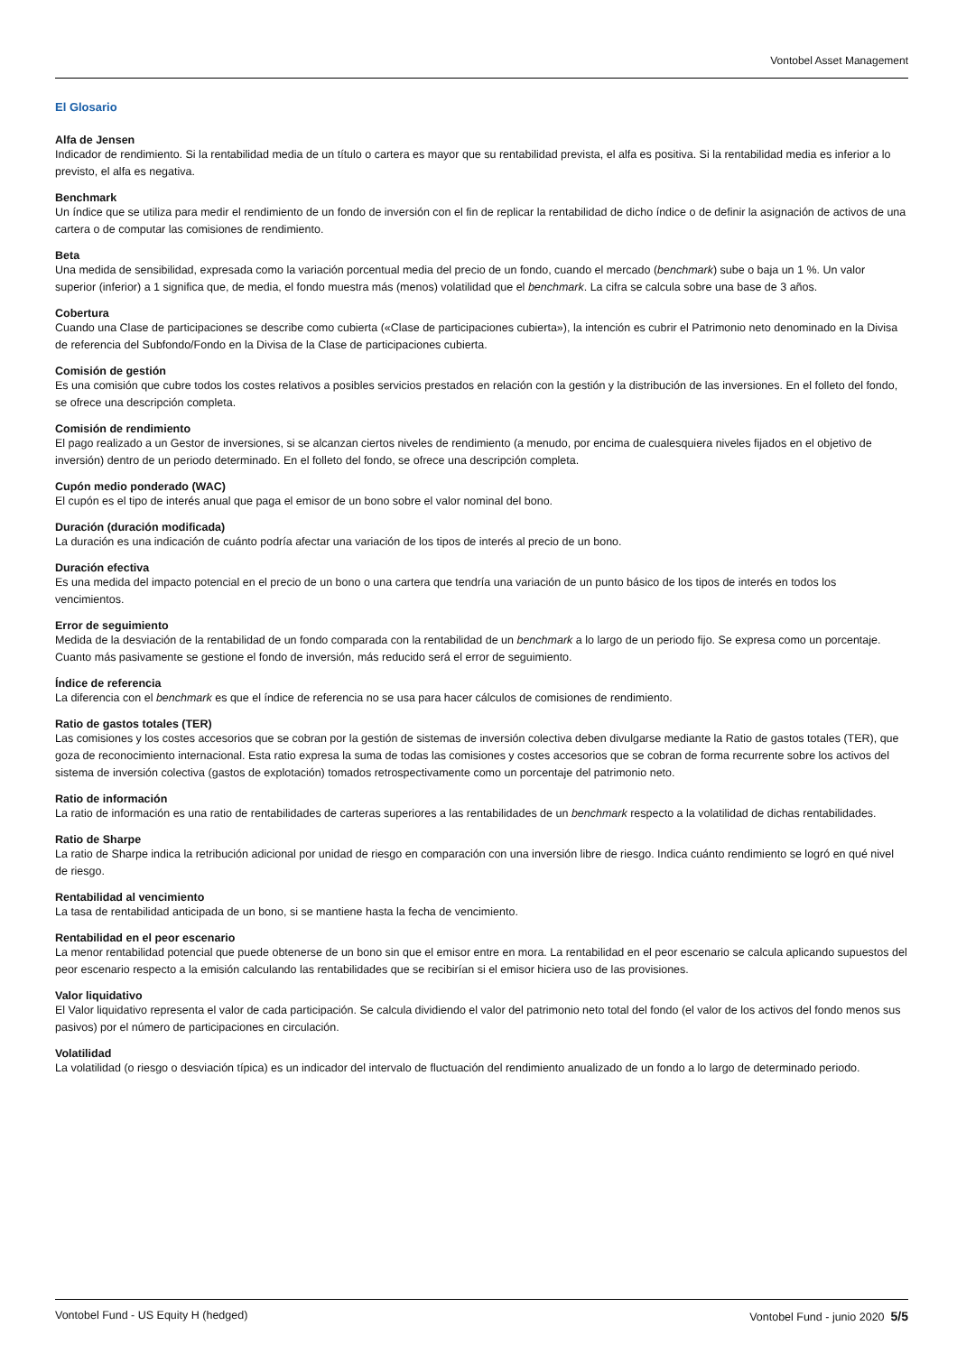Vontobel Asset Management
El Glosario
Alfa de Jensen
Indicador de rendimiento. Si la rentabilidad media de un título o cartera es mayor que su rentabilidad prevista, el alfa es positiva. Si la rentabilidad media es inferior a lo previsto, el alfa es negativa.
Benchmark
Un índice que se utiliza para medir el rendimiento de un fondo de inversión con el fin de replicar la rentabilidad de dicho índice o de definir la asignación de activos de una cartera o de computar las comisiones de rendimiento.
Beta
Una medida de sensibilidad, expresada como la variación porcentual media del precio de un fondo, cuando el mercado (benchmark) sube o baja un 1 %. Un valor superior (inferior) a 1 significa que, de media, el fondo muestra más (menos) volatilidad que el benchmark. La cifra se calcula sobre una base de 3 años.
Cobertura
Cuando una Clase de participaciones se describe como cubierta («Clase de participaciones cubierta»), la intención es cubrir el Patrimonio neto denominado en la Divisa de referencia del Subfondo/Fondo en la Divisa de la Clase de participaciones cubierta.
Comisión de gestión
Es una comisión que cubre todos los costes relativos a posibles servicios prestados en relación con la gestión y la distribución de las inversiones. En el folleto del fondo, se ofrece una descripción completa.
Comisión de rendimiento
El pago realizado a un Gestor de inversiones, si se alcanzan ciertos niveles de rendimiento (a menudo, por encima de cualesquiera niveles fijados en el objetivo de inversión) dentro de un periodo determinado. En el folleto del fondo, se ofrece una descripción completa.
Cupón medio ponderado (WAC)
El cupón es el tipo de interés anual que paga el emisor de un bono sobre el valor nominal del bono.
Duración (duración modificada)
La duración es una indicación de cuánto podría afectar una variación de los tipos de interés al precio de un bono.
Duración efectiva
Es una medida del impacto potencial en el precio de un bono o una cartera que tendría una variación de un punto básico de los tipos de interés en todos los vencimientos.
Error de seguimiento
Medida de la desviación de la rentabilidad de un fondo comparada con la rentabilidad de un benchmark a lo largo de un periodo fijo. Se expresa como un porcentaje. Cuanto más pasivamente se gestione el fondo de inversión, más reducido será el error de seguimiento.
Índice de referencia
La diferencia con el benchmark es que el índice de referencia no se usa para hacer cálculos de comisiones de rendimiento.
Ratio de gastos totales (TER)
Las comisiones y los costes accesorios que se cobran por la gestión de sistemas de inversión colectiva deben divulgarse mediante la Ratio de gastos totales (TER), que goza de reconocimiento internacional. Esta ratio expresa la suma de todas las comisiones y costes accesorios que se cobran de forma recurrente sobre los activos del sistema de inversión colectiva (gastos de explotación) tomados retrospectivamente como un porcentaje del patrimonio neto.
Ratio de información
La ratio de información es una ratio de rentabilidades de carteras superiores a las rentabilidades de un benchmark respecto a la volatilidad de dichas rentabilidades.
Ratio de Sharpe
La ratio de Sharpe indica la retribución adicional por unidad de riesgo en comparación con una inversión libre de riesgo. Indica cuánto rendimiento se logró en qué nivel de riesgo.
Rentabilidad al vencimiento
La tasa de rentabilidad anticipada de un bono, si se mantiene hasta la fecha de vencimiento.
Rentabilidad en el peor escenario
La menor rentabilidad potencial que puede obtenerse de un bono sin que el emisor entre en mora. La rentabilidad en el peor escenario se calcula aplicando supuestos del peor escenario respecto a la emisión calculando las rentabilidades que se recibirían si el emisor hiciera uso de las provisiones.
Valor liquidativo
El Valor liquidativo representa el valor de cada participación. Se calcula dividiendo el valor del patrimonio neto total del fondo (el valor de los activos del fondo menos sus pasivos) por el número de participaciones en circulación.
Volatilidad
La volatilidad (o riesgo o desviación típica) es un indicador del intervalo de fluctuación del rendimiento anualizado de un fondo a lo largo de determinado periodo.
Vontobel Fund - US Equity H (hedged) Vontobel Fund - junio 2020 5/5